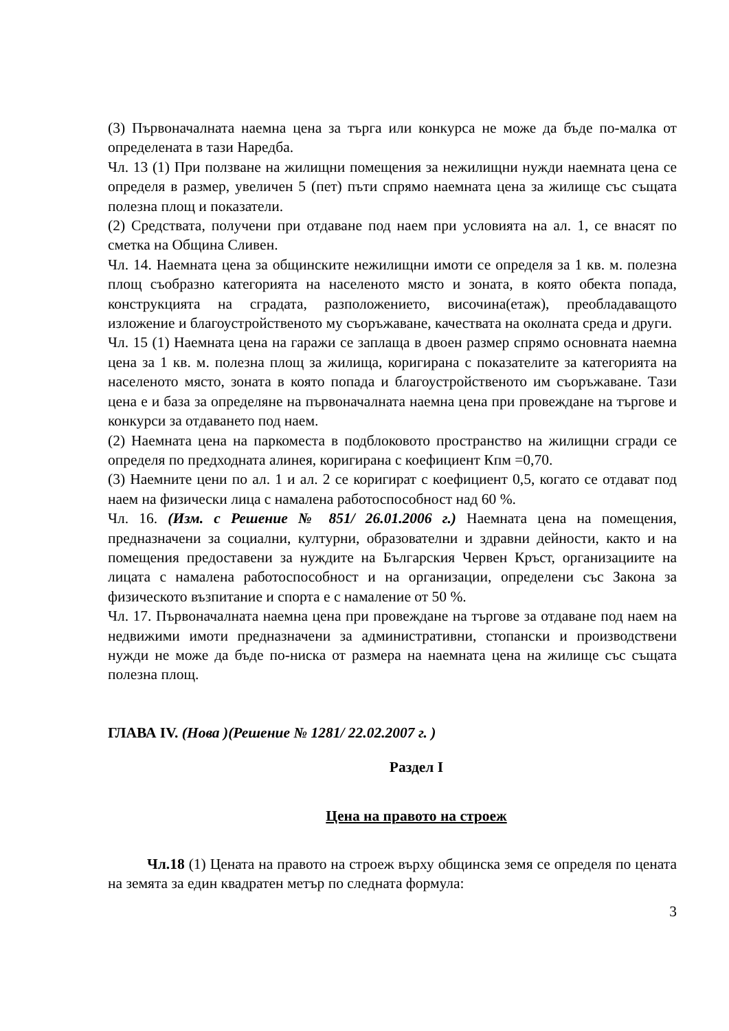(3) Първоначалната наемна цена за търга или конкурса не може да бъде по-малка от определената в тази Наредба.
Чл. 13 (1) При ползване на жилищни помещения за нежилищни нужди наемната цена се определя в размер, увеличен 5 (пет) пъти спрямо наемната цена за жилище със същата полезна площ и показатели.
(2) Средствата, получени при отдаване под наем при условията на ал. 1, се внасят по сметка на Община Сливен.
Чл. 14. Наемната цена за общинските нежилищни имоти се определя за 1 кв. м. полезна площ съобразно категорията на населеното място и зоната, в която обекта попада, конструкцията на сградата, разположението, височина(етаж), преобладаващото изложение и благоустройственото му съоръжаване, качествата на околната среда и други.
Чл. 15 (1) Наемната цена на гаражи се заплаща в двоен размер спрямо основната наемна цена за 1 кв. м. полезна площ за жилища, коригирана с показателите за категорията на населеното място, зоната в която попада и благоустройственото им съоръжаване. Тази цена е и база за определяне на първоначалната наемна цена при провеждане на търгове и конкурси за отдаването под наем.
(2) Наемната цена на паркоместа в подблоковото пространство на жилищни сгради се определя по предходната алинея, коригирана с коефициент Кпм =0,70.
(3) Наемните цени по ал. 1 и ал. 2 се коригират с коефициент 0,5, когато се отдават под наем на физически лица с намалена работоспособност над 60 %.
Чл. 16. (Изм. с Решение № 851/ 26.01.2006 г.) Наемната цена на помещения, предназначени за социални, културни, образователни и здравни дейности, както и на помещения предоставени за нуждите на Българския Червен Кръст, организациите на лицата с намалена работоспособност и на организации, определени със Закона за физическото възпитание и спорта е с намаление от 50 %.
Чл. 17. Първоначалната наемна цена при провеждане на търгове за отдаване под наем на недвижими имоти предназначени за административни, стопански и производствени нужди не може да бъде по-ниска от размера на наемната цена на жилище със същата полезна площ.
ГЛАВА IV. (Нова )(Решение № 1281/ 22.02.2007 г. )
Раздел I
Цена на правото на строеж
Чл.18 (1) Цената на правото на строеж върху общинска земя се определя по цената на земята за един квадратен метър по следната формула:
3